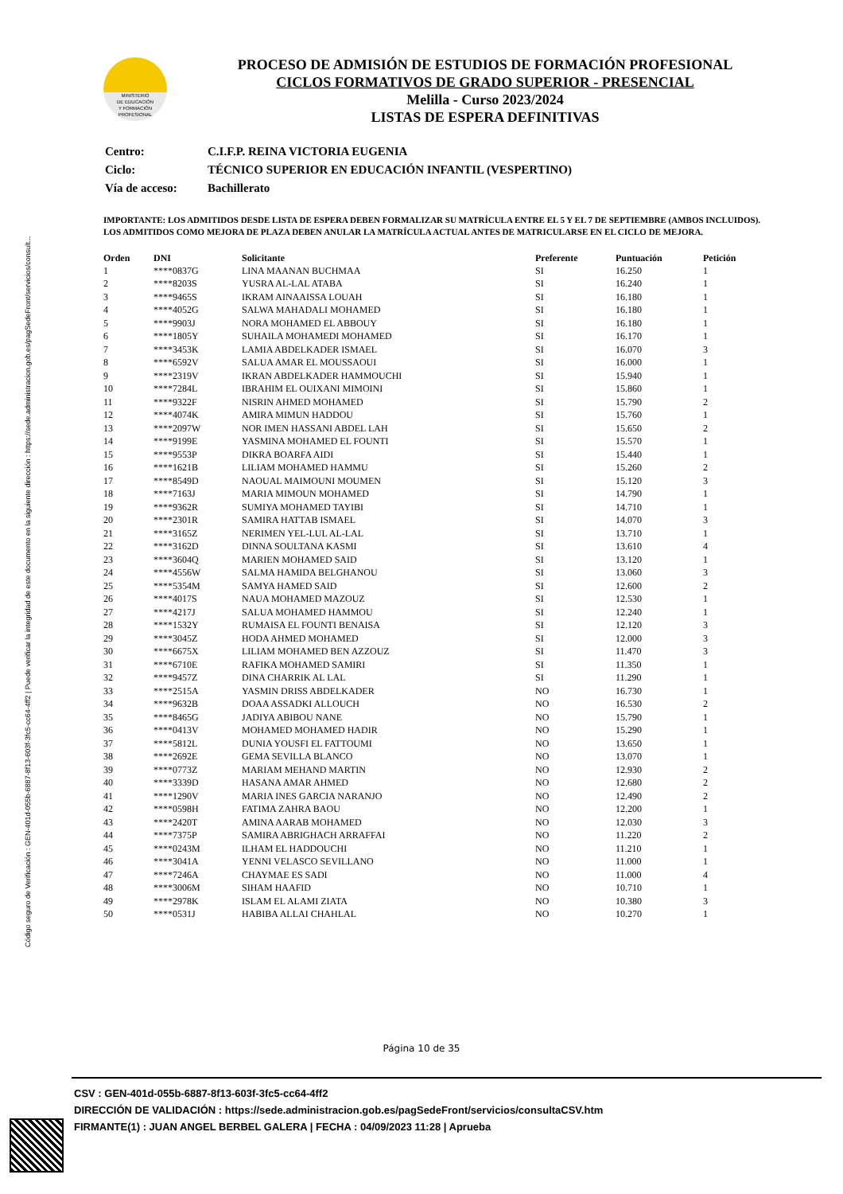Código seguro de Verificación : GEN-401d-055b-6887-8f13-603f-3fc5-cc64-4ff2 | Puede verificar la integridad de este documento en la siguiente dirección : https://sede.administracion.gob.es/pagSedeFront/servicios/consult...
MINISTERIO
DE EDUCACIÓN
Y FORMACIÓN
PROFESIONAL
PROCESO DE ADMISIÓN DE ESTUDIOS DE FORMACIÓN PROFESIONAL
CICLOS FORMATIVOS DE GRADO SUPERIOR - PRESENCIAL
Melilla - Curso 2023/2024
LISTAS DE ESPERA DEFINITIVAS
| Centro: | C.I.F.P. REINA VICTORIA EUGENIA |
| Ciclo: | TÉCNICO SUPERIOR EN EDUCACIÓN INFANTIL (VESPERTINO) |
| Vía de acceso: | Bachillerato |
IMPORTANTE: LOS ADMITIDOS DESDE LISTA DE ESPERA DEBEN FORMALIZAR SU MATRÍCULA ENTRE EL 5 Y EL 7 DE SEPTIEMBRE (AMBOS INCLUIDOS). LOS ADMITIDOS COMO MEJORA DE PLAZA DEBEN ANULAR LA MATRÍCULA ACTUAL ANTES DE MATRICULARSE EN EL CICLO DE MEJORA.
| Orden | DNI | Solicitante | Preferente | Puntuación | Petición |
| --- | --- | --- | --- | --- | --- |
| 1 | ****0837G | LINA MAANAN BUCHMAA | SI | 16.250 | 1 |
| 2 | ****8203S | YUSRA AL-LAL ATABA | SI | 16.240 | 1 |
| 3 | ****9465S | IKRAM AINAAISSA LOUAH | SI | 16.180 | 1 |
| 4 | ****4052G | SALWA MAHADALI MOHAMED | SI | 16.180 | 1 |
| 5 | ****9903J | NORA MOHAMED EL ABBOUY | SI | 16.180 | 1 |
| 6 | ****1805Y | SUHAILA MOHAMEDI MOHAMED | SI | 16.170 | 1 |
| 7 | ****3453K | LAMIA ABDELKADER ISMAEL | SI | 16.070 | 3 |
| 8 | ****6592V | SALUA AMAR EL MOUSSAOUI | SI | 16.000 | 1 |
| 9 | ****2319V | IKRAN ABDELKADER HAMMOUCHI | SI | 15.940 | 1 |
| 10 | ****7284L | IBRAHIM EL OUIXANI MIMOINI | SI | 15.860 | 1 |
| 11 | ****9322F | NISRIN AHMED MOHAMED | SI | 15.790 | 2 |
| 12 | ****4074K | AMIRA MIMUN HADDOU | SI | 15.760 | 1 |
| 13 | ****2097W | NOR IMEN HASSANI ABDEL LAH | SI | 15.650 | 2 |
| 14 | ****9199E | YASMINA MOHAMED EL FOUNTI | SI | 15.570 | 1 |
| 15 | ****9553P | DIKRA BOARFA AIDI | SI | 15.440 | 1 |
| 16 | ****1621B | LILIAM MOHAMED HAMMU | SI | 15.260 | 2 |
| 17 | ****8549D | NAOUAL MAIMOUNI MOUMEN | SI | 15.120 | 3 |
| 18 | ****7163J | MARIA MIMOUN MOHAMED | SI | 14.790 | 1 |
| 19 | ****9362R | SUMIYA MOHAMED TAYIBI | SI | 14.710 | 1 |
| 20 | ****2301R | SAMIRA HATTAB ISMAEL | SI | 14.070 | 3 |
| 21 | ****3165Z | NERIMEN YEL-LUL AL-LAL | SI | 13.710 | 1 |
| 22 | ****3162D | DINNA SOULTANA KASMI | SI | 13.610 | 4 |
| 23 | ****3604Q | MARIEN MOHAMED SAID | SI | 13.120 | 1 |
| 24 | ****4556W | SALMA HAMIDA BELGHANOU | SI | 13.060 | 3 |
| 25 | ****5354M | SAMYA HAMED SAID | SI | 12.600 | 2 |
| 26 | ****4017S | NAUA MOHAMED MAZOUZ | SI | 12.530 | 1 |
| 27 | ****4217J | SALUA MOHAMED HAMMOU | SI | 12.240 | 1 |
| 28 | ****1532Y | RUMAISA EL FOUNTI BENAISA | SI | 12.120 | 3 |
| 29 | ****3045Z | HODA AHMED MOHAMED | SI | 12.000 | 3 |
| 30 | ****6675X | LILIAM MOHAMED BEN AZZOUZ | SI | 11.470 | 3 |
| 31 | ****6710E | RAFIKA MOHAMED SAMIRI | SI | 11.350 | 1 |
| 32 | ****9457Z | DINA CHARRIK AL LAL | SI | 11.290 | 1 |
| 33 | ****2515A | YASMIN DRISS ABDELKADER | NO | 16.730 | 1 |
| 34 | ****9632B | DOAA ASSADKI ALLOUCH | NO | 16.530 | 2 |
| 35 | ****8465G | JADIYA ABIBOU NANE | NO | 15.790 | 1 |
| 36 | ****0413V | MOHAMED MOHAMED HADIR | NO | 15.290 | 1 |
| 37 | ****5812L | DUNIA YOUSFI EL FATTOUMI | NO | 13.650 | 1 |
| 38 | ****2692E | GEMA SEVILLA BLANCO | NO | 13.070 | 1 |
| 39 | ****0773Z | MARIAM MEHAND MARTIN | NO | 12.930 | 2 |
| 40 | ****3339D | HASANA AMAR AHMED | NO | 12.680 | 2 |
| 41 | ****1290V | MARIA INES GARCIA NARANJO | NO | 12.490 | 2 |
| 42 | ****0598H | FATIMA ZAHRA BAOU | NO | 12.200 | 1 |
| 43 | ****2420T | AMINA AARAB MOHAMED | NO | 12.030 | 3 |
| 44 | ****7375P | SAMIRA ABRIGHACH ARRAFFAI | NO | 11.220 | 2 |
| 45 | ****0243M | ILHAM EL HADDOUCHI | NO | 11.210 | 1 |
| 46 | ****3041A | YENNI VELASCO SEVILLANO | NO | 11.000 | 1 |
| 47 | ****7246A | CHAYMAE ES SADI | NO | 11.000 | 4 |
| 48 | ****3006M | SIHAM HAAFID | NO | 10.710 | 1 |
| 49 | ****2978K | ISLAM EL ALAMI ZIATA | NO | 10.380 | 3 |
| 50 | ****0531J | HABIBA ALLAI CHAHLAL | NO | 10.270 | 1 |
Página 10 de 35
CSV : GEN-401d-055b-6887-8f13-603f-3fc5-cc64-4ff2
DIRECCIÓN DE VALIDACIÓN : https://sede.administracion.gob.es/pagSedeFront/servicios/consultaCSV.htm
FIRMANTE(1) : JUAN ANGEL BERBEL GALERA | FECHA : 04/09/2023 11:28 | Aprueba